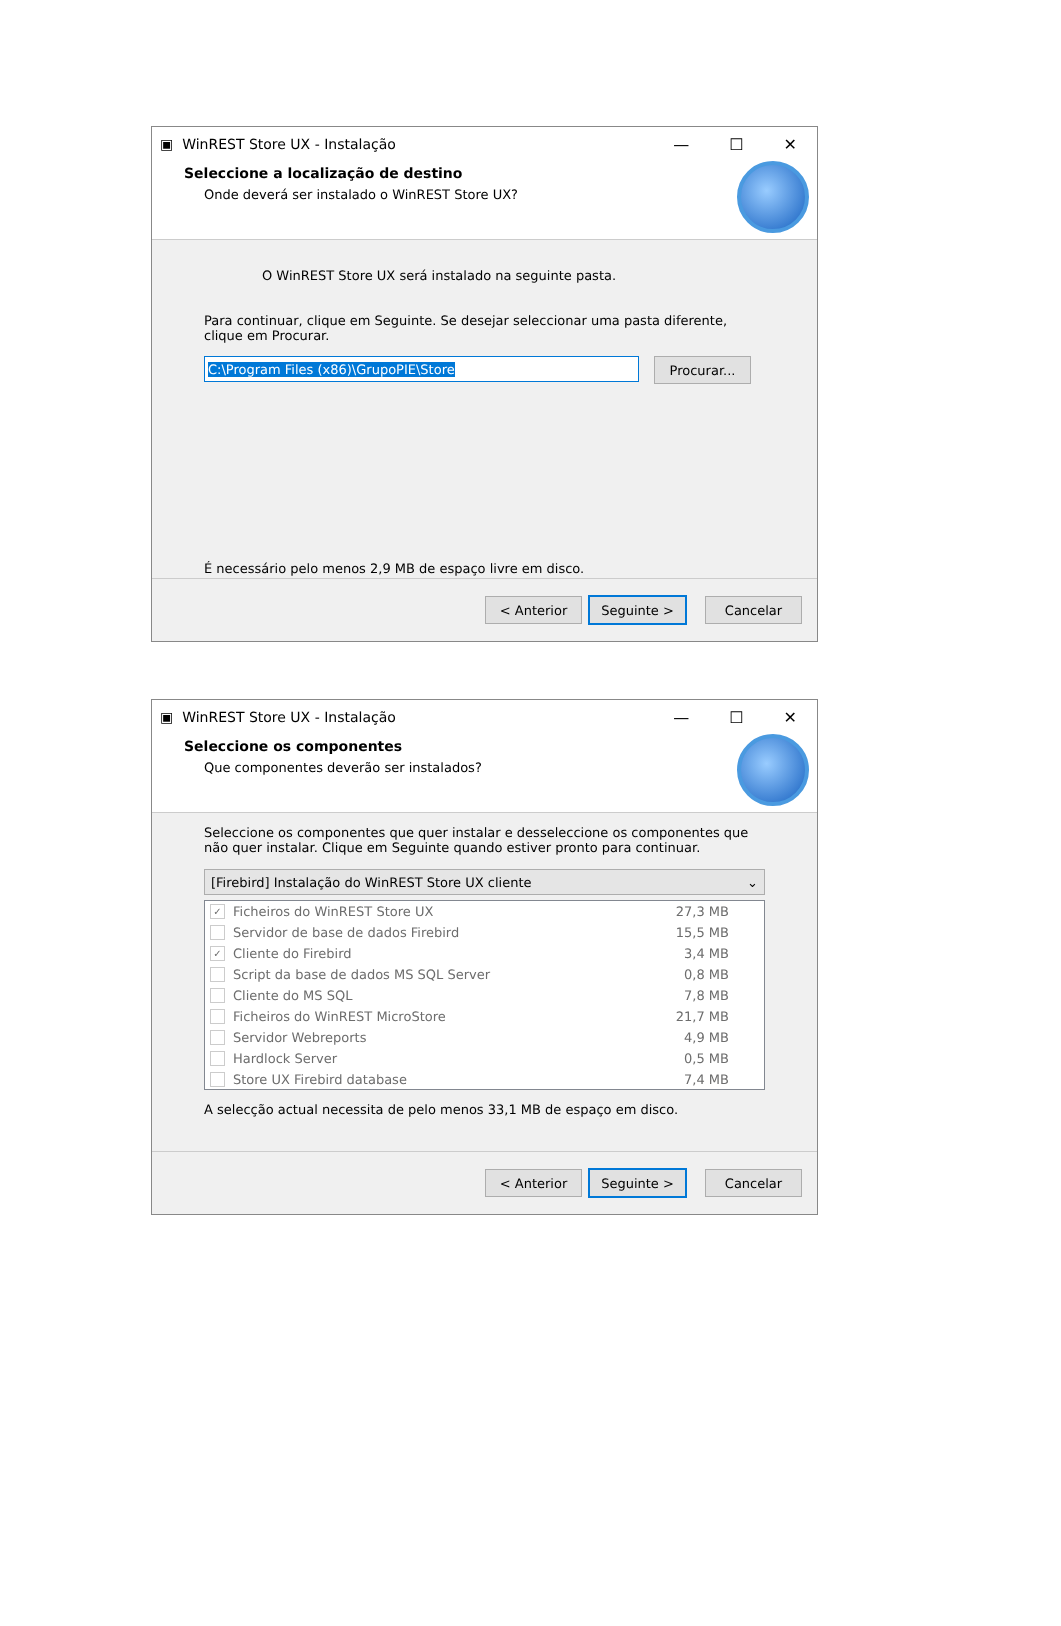▣ WinREST Store UX - Instalação — ☐ ✕
Seleccione a localização de destino
Onde deverá ser instalado o WinREST Store UX?
O WinREST Store UX será instalado na seguinte pasta.
Para continuar, clique em Seguinte. Se desejar seleccionar uma pasta diferente, clique em Procurar.
C:\Program Files (x86)\GrupoPIE\Store
Procurar...
É necessário pelo menos 2,9 MB de espaço livre em disco.
< Anterior Seguinte > Cancelar
▣ WinREST Store UX - Instalação — ☐ ✕
Seleccione os componentes
Que componentes deverão ser instalados?
Seleccione os componentes que quer instalar e desseleccione os componentes que não quer instalar. Clique em Seguinte quando estiver pronto para continuar.
[Firebird] Instalação do WinREST Store UX cliente ⌄
✓ Ficheiros do WinREST Store UX 27,3 MB
Servidor de base de dados Firebird 15,5 MB
✓ Cliente do Firebird 3,4 MB
Script da base de dados MS SQL Server 0,8 MB
Cliente do MS SQL 7,8 MB
Ficheiros do WinREST MicroStore 21,7 MB
Servidor Webreports 4,9 MB
Hardlock Server 0,5 MB
Store UX Firebird database 7,4 MB
A selecção actual necessita de pelo menos 33,1 MB de espaço em disco.
< Anterior Seguinte > Cancelar